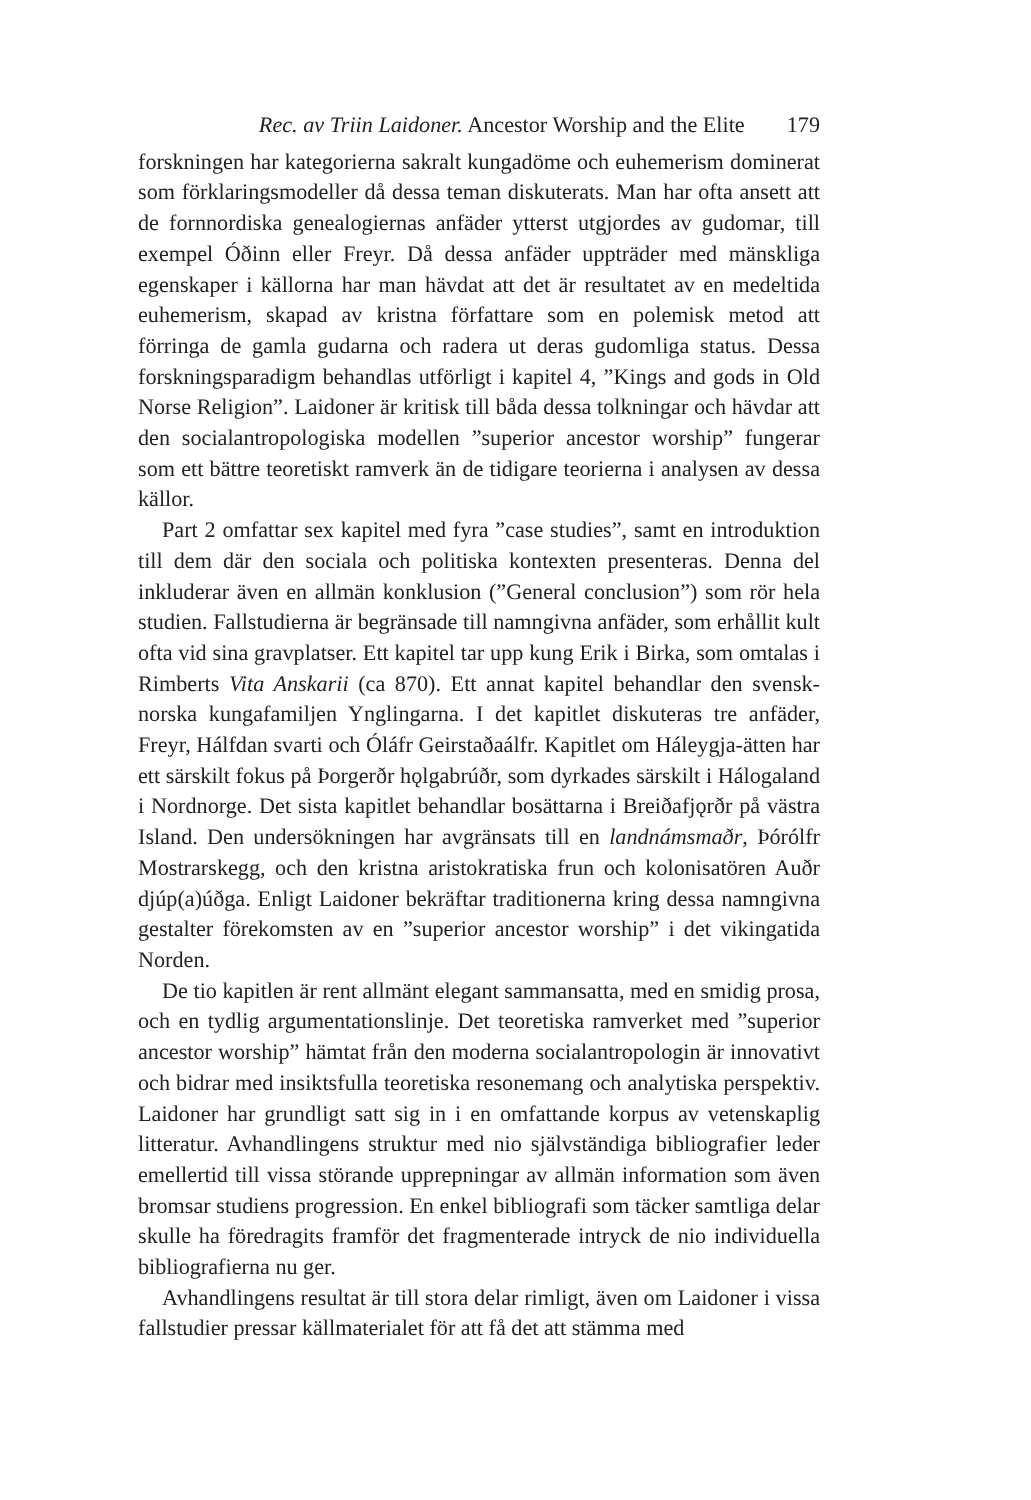Rec. av Triin Laidoner. Ancestor Worship and the Elite 179
forskningen har kategorierna sakralt kungadöme och euhemerism dominerat som förklaringsmodeller då dessa teman diskuterats. Man har ofta ansett att de fornnordiska genealogiernas anfäder ytterst utgjordes av gudomar, till exempel Óðinn eller Freyr. Då dessa anfäder uppträder med mänskliga egenskaper i källorna har man hävdat att det är resultatet av en medeltida euhemerism, skapad av kristna författare som en polemisk metod att förringa de gamla gudarna och radera ut deras gudomliga status. Dessa forskningsparadigm behandlas utförligt i kapitel 4, ”Kings and gods in Old Norse Religion”. Laidoner är kritisk till båda dessa tolkningar och hävdar att den socialantropologiska modellen ”superior ancestor worship” fungerar som ett bättre teoretiskt ramverk än de tidigare teorierna i analysen av dessa källor.
Part 2 omfattar sex kapitel med fyra ”case studies”, samt en introduktion till dem där den sociala och politiska kontexten presenteras. Denna del inkluderar även en allmän konklusion (”General conclusion”) som rör hela studien. Fallstudierna är begränsade till namngivna anfäder, som erhållit kult ofta vid sina gravplatser. Ett kapitel tar upp kung Erik i Birka, som omtalas i Rimberts Vita Anskarii (ca 870). Ett annat kapitel behandlar den svensk-norska kungafamiljen Ynglingarna. I det kapitlet diskuteras tre anfäder, Freyr, Hálfdan svarti och Óláfr Geirstaðaálfr. Kapitlet om Háleygja-ätten har ett särskilt fokus på Þorgerðr hǫlgabrúðr, som dyrkades särskilt i Hálogaland i Nordnorge. Det sista kapitlet behandlar bosättarna i Breiðafjǫrðr på västra Island. Den undersökningen har avgränsats till en landnámsmaðr, Þórólfr Mostrarskegg, och den kristna aristokratiska frun och kolonisatören Auðr djúp(a)úðga. Enligt Laidoner bekräftar traditionerna kring dessa namngivna gestalter förekomsten av en ”superior ancestor worship” i det vikingatida Norden.
De tio kapitlen är rent allmänt elegant sammansatta, med en smidig prosa, och en tydlig argumentationslinje. Det teoretiska ramverket med ”superior ancestor worship” hämtat från den moderna socialantropologin är innovativt och bidrar med insiktsfulla teoretiska resonemang och analytiska perspektiv. Laidoner har grundligt satt sig in i en omfattande korpus av vetenskaplig litteratur. Avhandlingens struktur med nio självständiga bibliografier leder emellertid till vissa störande upprepningar av allmän information som även bromsar studiens progression. En enkel bibliografi som täcker samtliga delar skulle ha föredragits framför det fragmenterade intryck de nio individuella bibliografierna nu ger.
Avhandlingens resultat är till stora delar rimligt, även om Laidoner i vissa fallstudier pressar källmaterialet för att få det att stämma med